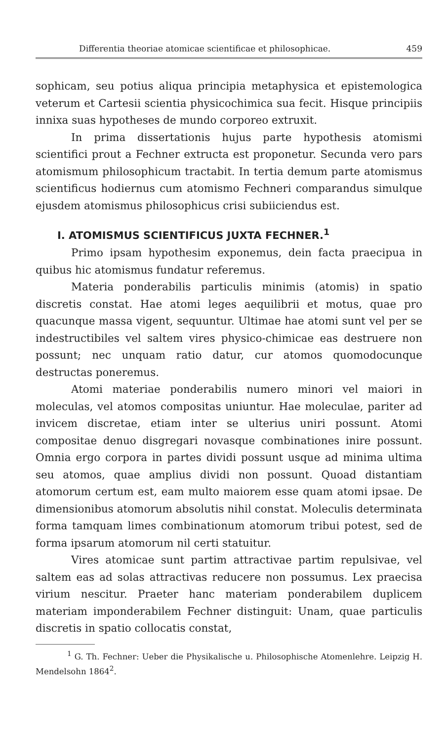Differentia theoriae atomicae scientificae et philosophicae. 459
sophicam, seu potius aliqua principia metaphysica et epistemologica veterum et Cartesii scientia physicochimica sua fecit. Hisque principiis innixa suas hypotheses de mundo corporeo extruxit.
In prima dissertationis hujus parte hypothesis atomismi scientifici prout a Fechner extructa est proponetur. Secunda vero pars atomismum philosophicum tractabit. In tertia demum parte atomismus scientificus hodiernus cum atomismo Fechneri comparandus simulque ejusdem atomismus philosophicus crisi subiiciendus est.
I. ATOMISMUS SCIENTIFICUS JUXTA FECHNER.<sup>1</sup>
Primo ipsam hypothesim exponemus, dein facta praecipua in quibus hic atomismus fundatur referemus.
Materia ponderabilis particulis minimis (atomis) in spatio discretis constat. Hae atomi leges aequilibrii et motus, quae pro quacunque massa vigent, sequuntur. Ultimae hae atomi sunt vel per se indestructibiles vel saltem vires physico-chimicae eas destruere non possunt; nec unquam ratio datur, cur atomos quomodocunque destructas poneremus.
Atomi materiae ponderabilis numero minori vel maiori in moleculas, vel atomos compositas uniuntur. Hae moleculae, pariter ad invicem discretae, etiam inter se ulterius uniri possunt. Atomi compositae denuo disgregari novasque combinationes inire possunt. Omnia ergo corpora in partes dividi possunt usque ad minima ultima seu atomos, quae amplius dividi non possunt. Quoad distantiam atomorum certum est, eam multo maiorem esse quam atomi ipsae. De dimensionibus atomorum absolutis nihil constat. Moleculis determinata forma tamquam limes combinationum atomorum tribui potest, sed de forma ipsarum atomorum nil certi statuitur.
Vires atomicae sunt partim attractivae partim repulsivae, vel saltem eas ad solas attractivas reducere non possumus. Lex praecisa virium nescitur. Praeter hanc materiam ponderabilem duplicem materiam imponderabilem Fechner distinguit: Unam, quae particulis discretis in spatio collocatis constat,
<sup>1</sup> G. Th. Fechner: Ueber die Physikalische u. Philosophische Atomenlehre. Leipzig H. Mendelsohn 1864<sup>2</sup>.